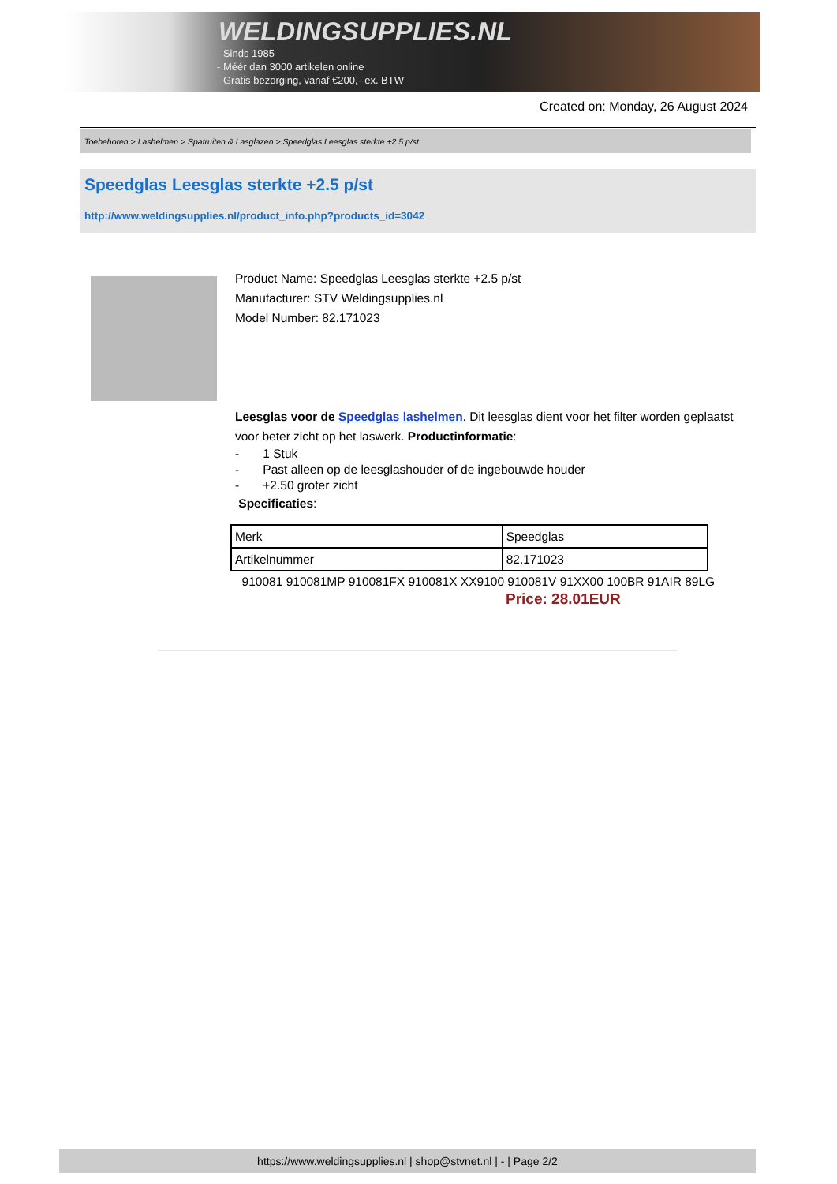WELDINGSUPPLIES.NL
- Sinds 1985
- Méér dan 3000 artikelen online
- Gratis bezorging, vanaf €200,--ex. BTW
Created on: Monday, 26 August 2024
Toebehoren > Lashelmen > Spatruiten & Lasglazen > Speedglas Leesglas sterkte +2.5 p/st
Speedglas Leesglas sterkte +2.5 p/st
http://www.weldingsupplies.nl/product_info.php?products_id=3042
Product Name: Speedglas Leesglas sterkte +2.5 p/st
Manufacturer: STV Weldingsupplies.nl
Model Number: 82.171023
Leesglas voor de Speedglas lashelmen. Dit leesglas dient voor het filter worden geplaatst voor beter zicht op het laswerk. Productinformatie:
- 1 Stuk
- Past alleen op de leesglashouder of de ingebouwde houder
- +2.50 groter zicht
Specificaties:
| Merk | Speedglas |
| Artikelnummer | 82.171023 |
910081 910081MP 910081FX 910081X XX9100 910081V 91XX00 100BR 91AIR 89LG
Price: 28.01EUR
https://www.weldingsupplies.nl | shop@stvnet.nl | - | Page 2/2